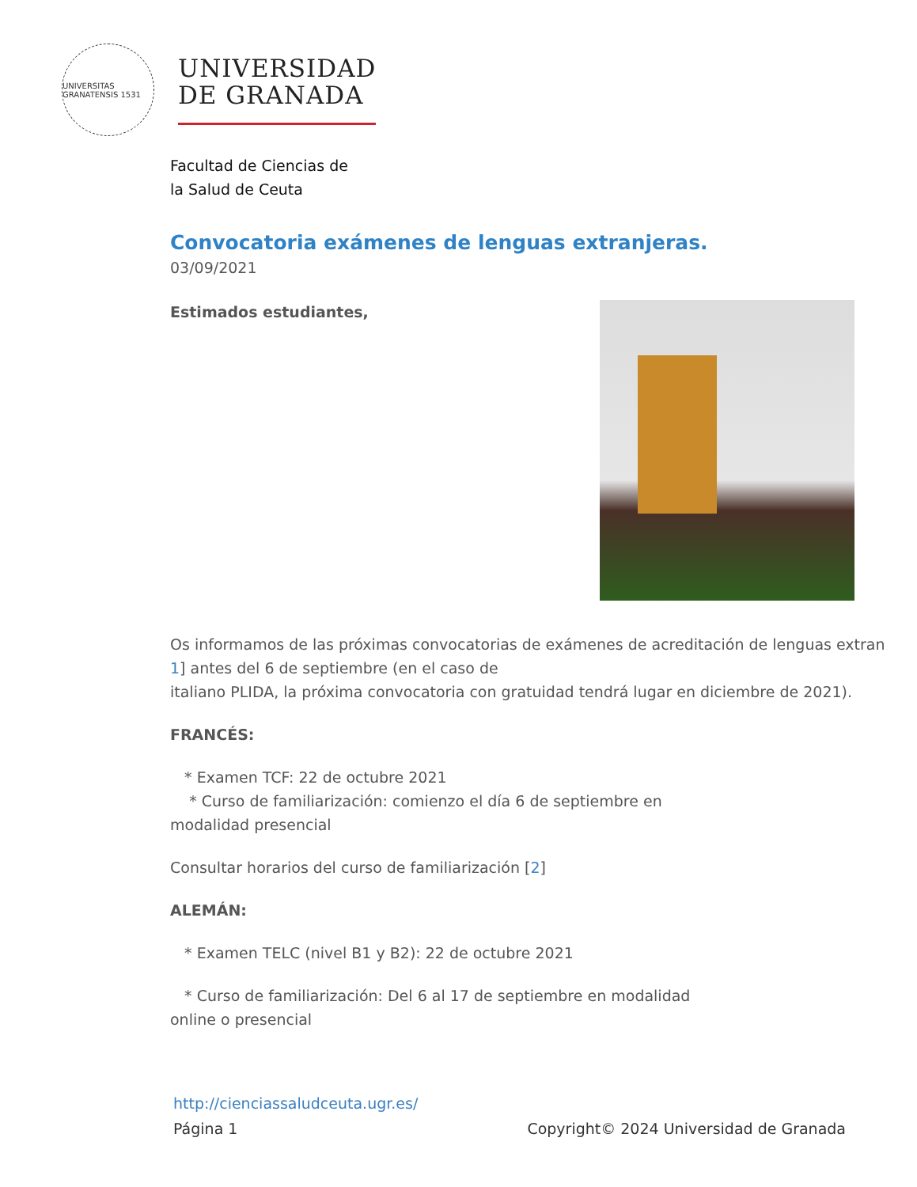UNIVERSITAS GRANATENSIS 1531
UNIVERSIDAD
DE GRANADA
Facultad de Ciencias de
la Salud de Ceuta
Convocatoria exámenes de lenguas extranjeras.
03/09/2021
Estimados estudiantes,
Os informamos de las próximas convocatorias de exámenes de acreditación de lenguas extran
1] antes del 6 de septiembre (en el caso de
italiano PLIDA, la próxima convocatoria con gratuidad tendrá lugar en diciembre de 2021).
FRANCÉS:
* Examen TCF: 22 de octubre 2021
* Curso de familiarización: comienzo el día 6 de septiembre en
modalidad presencial
Consultar horarios del curso de familiarización [2]
ALEMÁN:
* Examen TELC (nivel B1 y B2): 22 de octubre 2021
* Curso de familiarización: Del 6 al 17 de septiembre en modalidad
online o presencial
http://cienciassaludceuta.ugr.es/
Página 1 Copyright© 2024 Universidad de Granada